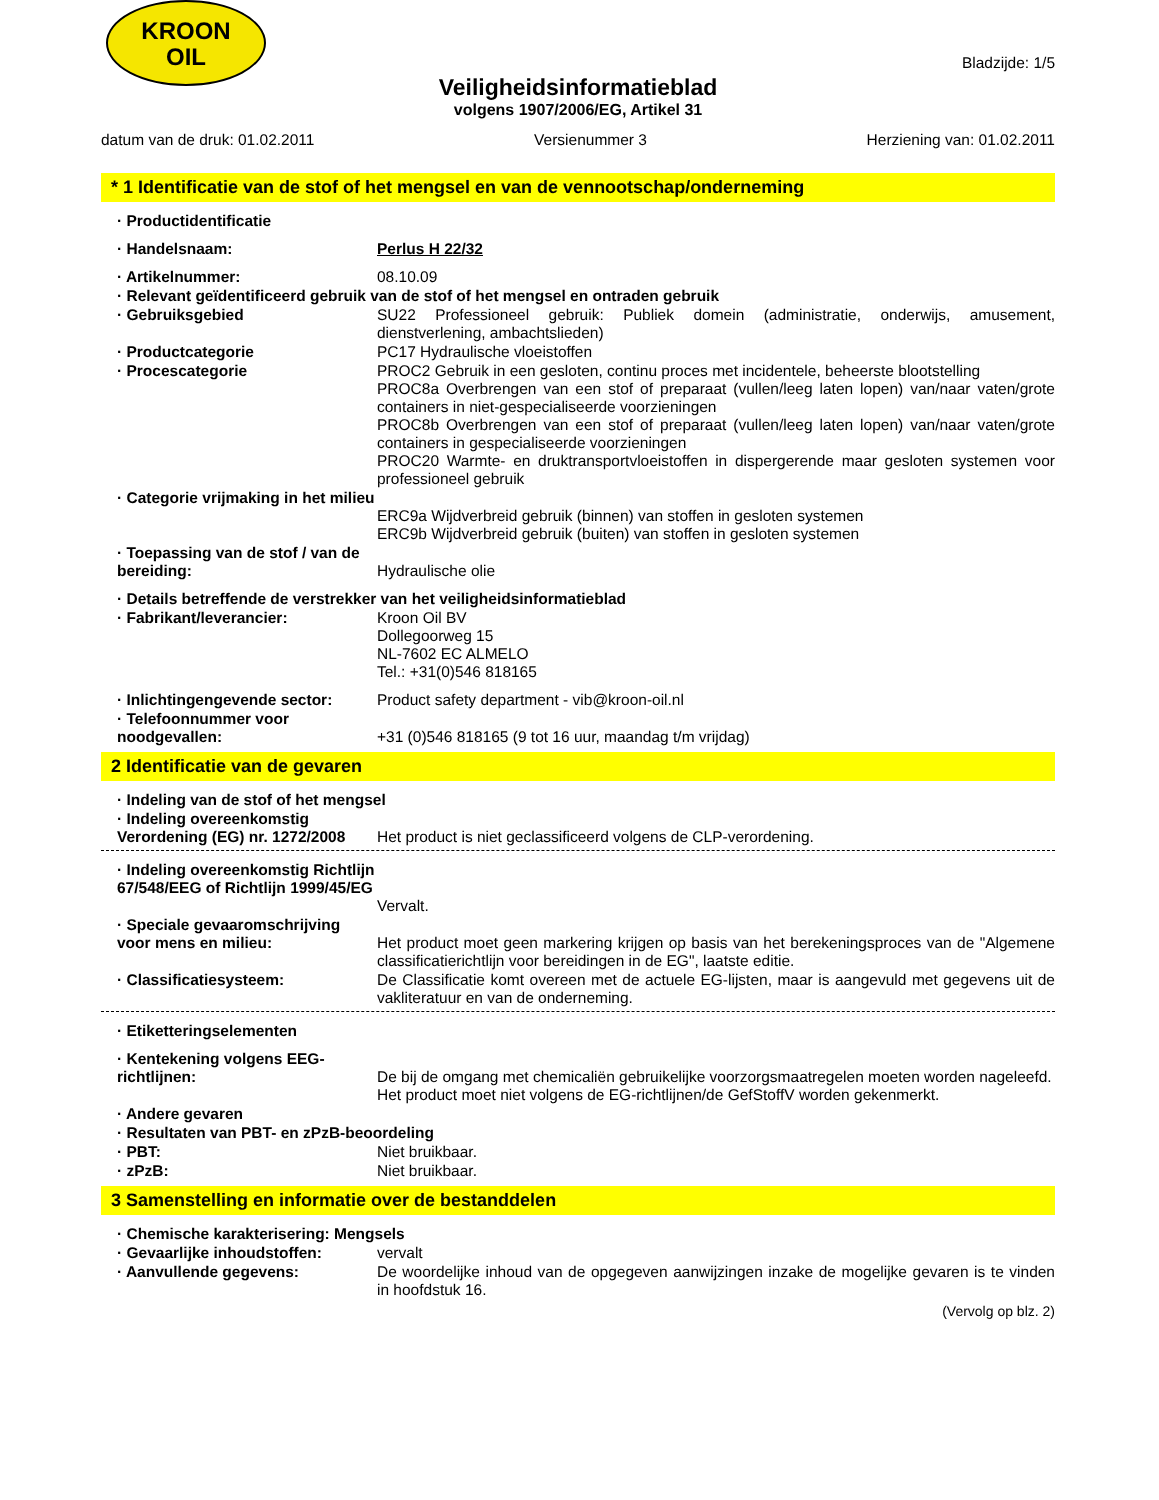KROON
OIL
Bladzijde: 1/5
Veiligheidsinformatieblad
volgens 1907/2006/EG, Artikel 31
datum van de druk: 01.02.2011 Versienummer 3 Herziening van: 01.02.2011
* 1 Identificatie van de stof of het mengsel en van de vennootschap/onderneming
· Productidentificatie
· Handelsnaam: Perlus H 22/32
· Artikelnummer: 08.10.09
· Relevant geïdentificeerd gebruik van de stof of het mengsel en ontraden gebruik
· Gebruiksgebied SU22 Professioneel gebruik: Publiek domein (administratie, onderwijs, amusement, dienstverlening, ambachtslieden)
· Productcategorie PC17 Hydraulische vloeistoffen
· Procescategorie PROC2 Gebruik in een gesloten, continu proces met incidentele, beheerste blootstelling
PROC8a Overbrengen van een stof of preparaat (vullen/leeg laten lopen) van/naar vaten/grote containers in niet-gespecialiseerde voorzieningen
PROC8b Overbrengen van een stof of preparaat (vullen/leeg laten lopen) van/naar vaten/grote containers in gespecialiseerde voorzieningen
PROC20 Warmte- en druktransportvloeistoffen in dispergerende maar gesloten systemen voor professioneel gebruik
· Categorie vrijmaking in het milieu
ERC9a Wijdverbreid gebruik (binnen) van stoffen in gesloten systemen
ERC9b Wijdverbreid gebruik (buiten) van stoffen in gesloten systemen
· Toepassing van de stof / van de bereiding:
Hydraulische olie
· Details betreffende de verstrekker van het veiligheidsinformatieblad
· Fabrikant/leverancier: Kroon Oil BV
Dollegoorweg 15
NL-7602 EC ALMELO
Tel.: +31(0)546 818165
· Inlichtingengevende sector:
Product safety department - vib@kroon-oil.nl
· Telefoonnummer voor noodgevallen:
+31 (0)546 818165 (9 tot 16 uur, maandag t/m vrijdag)
2 Identificatie van de gevaren
· Indeling van de stof of het mengsel
· Indeling overeenkomstig Verordening (EG) nr. 1272/2008
Het product is niet geclassificeerd volgens de CLP-verordening.
· Indeling overeenkomstig Richtlijn 67/548/EEG of Richtlijn 1999/45/EG
Vervalt.
· Speciale gevaaromschrijving voor mens en milieu:
Het product moet geen markering krijgen op basis van het berekeningsproces van de "Algemene classificatierichtlijn voor bereidingen in de EG", laatste editie.
· Classificatiesysteem: De Classificatie komt overeen met de actuele EG-lijsten, maar is aangevuld met gegevens uit de vakliteratuur en van de onderneming.
· Etiketteringselementen
· Kentekening volgens EEG-richtlijnen:
De bij de omgang met chemicaliën gebruikelijke voorzorgsmaatregelen moeten worden nageleefd.
Het product moet niet volgens de EG-richtlijnen/de GefStoffV worden gekenmerkt.
· Andere gevaren
· Resultaten van PBT- en zPzB-beoordeling
· PBT: Niet bruikbaar.
· zPzB: Niet bruikbaar.
3 Samenstelling en informatie over de bestanddelen
· Chemische karakterisering: Mengsels
· Gevaarlijke inhoudstoffen:
vervalt
· Aanvullende gegevens: De woordelijke inhoud van de opgegeven aanwijzingen inzake de mogelijke gevaren is te vinden in hoofdstuk 16.
(Vervolg op blz. 2)